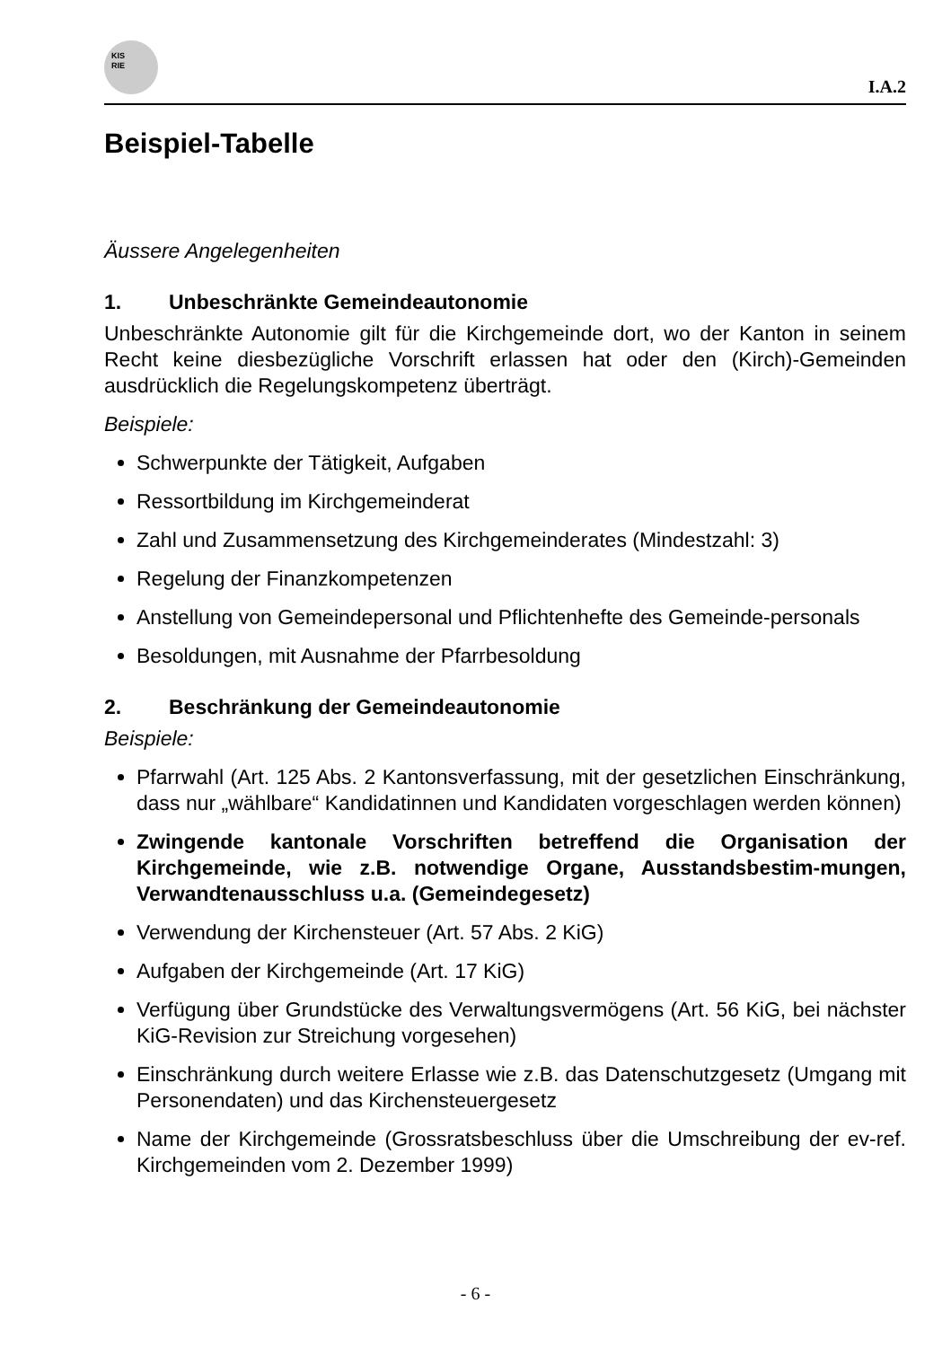KIS
RIE
I.A.2
Beispiel-Tabelle
Äussere Angelegenheiten
1. Unbeschränkte Gemeindeautonomie
Unbeschränkte Autonomie gilt für die Kirchgemeinde dort, wo der Kanton in seinem Recht keine diesbezügliche Vorschrift erlassen hat oder den (Kirch)-Gemeinden ausdrücklich die Regelungskompetenz überträgt.
Beispiele:
Schwerpunkte der Tätigkeit, Aufgaben
Ressortbildung im Kirchgemeinderat
Zahl und Zusammensetzung des Kirchgemeinderates (Mindestzahl: 3)
Regelung der Finanzkompetenzen
Anstellung von Gemeindepersonal und Pflichtenhefte des Gemeinde-personals
Besoldungen, mit Ausnahme der Pfarrbesoldung
2. Beschränkung der Gemeindeautonomie
Beispiele:
Pfarrwahl (Art. 125 Abs. 2 Kantonsverfassung, mit der gesetzlichen Einschränkung, dass nur „wählbare“ Kandidatinnen und Kandidaten vorgeschlagen werden können)
Zwingende kantonale Vorschriften betreffend die Organisation der Kirchgemeinde, wie z.B. notwendige Organe, Ausstandsbestim-mungen, Verwandtenausschluss u.a. (Gemeindegesetz)
Verwendung der Kirchensteuer (Art. 57 Abs. 2 KiG)
Aufgaben der Kirchgemeinde (Art. 17 KiG)
Verfügung über Grundstücke des Verwaltungsvermögens (Art. 56 KiG, bei nächster KiG-Revision zur Streichung vorgesehen)
Einschränkung durch weitere Erlasse wie z.B. das Datenschutzgesetz (Umgang mit Personendaten) und das Kirchensteuergesetz
Name der Kirchgemeinde (Grossratsbeschluss über die Umschreibung der ev-ref. Kirchgemeinden vom 2. Dezember 1999)
- 6 -